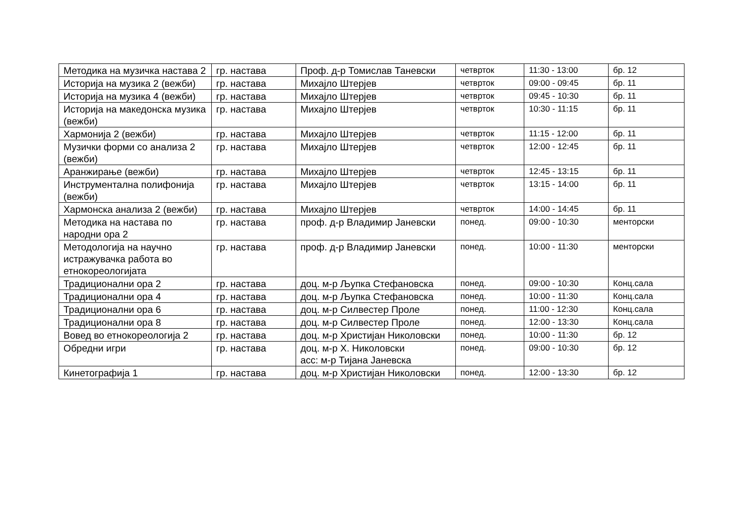| Методика на музичка настава 2 | гр. настава | Проф. д-р Томислав Таневски | четврток | 11:30 - 13:00 | бр. 12 |
| Историја на музика 2 (вежби) | гр. настава | Михајло Штерјев | четврток | 09:00 - 09:45 | бр. 11 |
| Историја на музика 4 (вежби) | гр. настава | Михајло Штерјев | четврток | 09:45 - 10:30 | бр. 11 |
| Историја на македонска музика (вежби) | гр. настава | Михајло Штерјев | четврток | 10:30 - 11:15 | бр. 11 |
| Хармонија 2 (вежби) | гр. настава | Михајло Штерјев | четврток | 11:15 - 12:00 | бр. 11 |
| Музички форми со анализа 2 (вежби) | гр. настава | Михајло Штерјев | четврток | 12:00 - 12:45 | бр. 11 |
| Аранжирање (вежби) | гр. настава | Михајло Штерјев | четврток | 12:45 - 13:15 | бр. 11 |
| Инструментална полифонија (вежби) | гр. настава | Михајло Штерјев | четврток | 13:15 - 14:00 | бр. 11 |
| Хармонска анализа 2 (вежби) | гр. настава | Михајло Штерјев | четврток | 14:00 - 14:45 | бр. 11 |
| Методика на настава по народни ора 2 | гр. настава | проф. д-р Владимир Јаневски | понед. | 09:00 - 10:30 | менторски |
| Методологија на научно истражувачка работа во етнокореологијата | гр. настава | проф. д-р Владимир Јаневски | понед. | 10:00 - 11:30 | менторски |
| Традиционални ора 2 | гр. настава | доц. м-р Љупка Стефановска | понед. | 09:00 - 10:30 | Конц.сала |
| Традиционални ора 4 | гр. настава | доц. м-р Љупка Стефановска | понед. | 10:00 - 11:30 | Конц.сала |
| Традиционални ора 6 | гр. настава | доц. м-р Силвестер Проле | понед. | 11:00 - 12:30 | Конц.сала |
| Традиционални ора 8 | гр. настава | доц. м-р Силвестер Проле | понед. | 12:00 - 13:30 | Конц.сала |
| Вовед во етнокореологија 2 | гр. настава | доц. м-р Христијан Николовски | понед. | 10:00 - 11:30 | бр. 12 |
| Обредни игри | гр. настава | доц. м-р Х. Николовски асс: м-р Тијана Јаневска | понед. | 09:00 - 10:30 | бр. 12 |
| Кинетографија 1 | гр. настава | доц. м-р Христијан Николовски | понед. | 12:00 - 13:30 | бр. 12 |